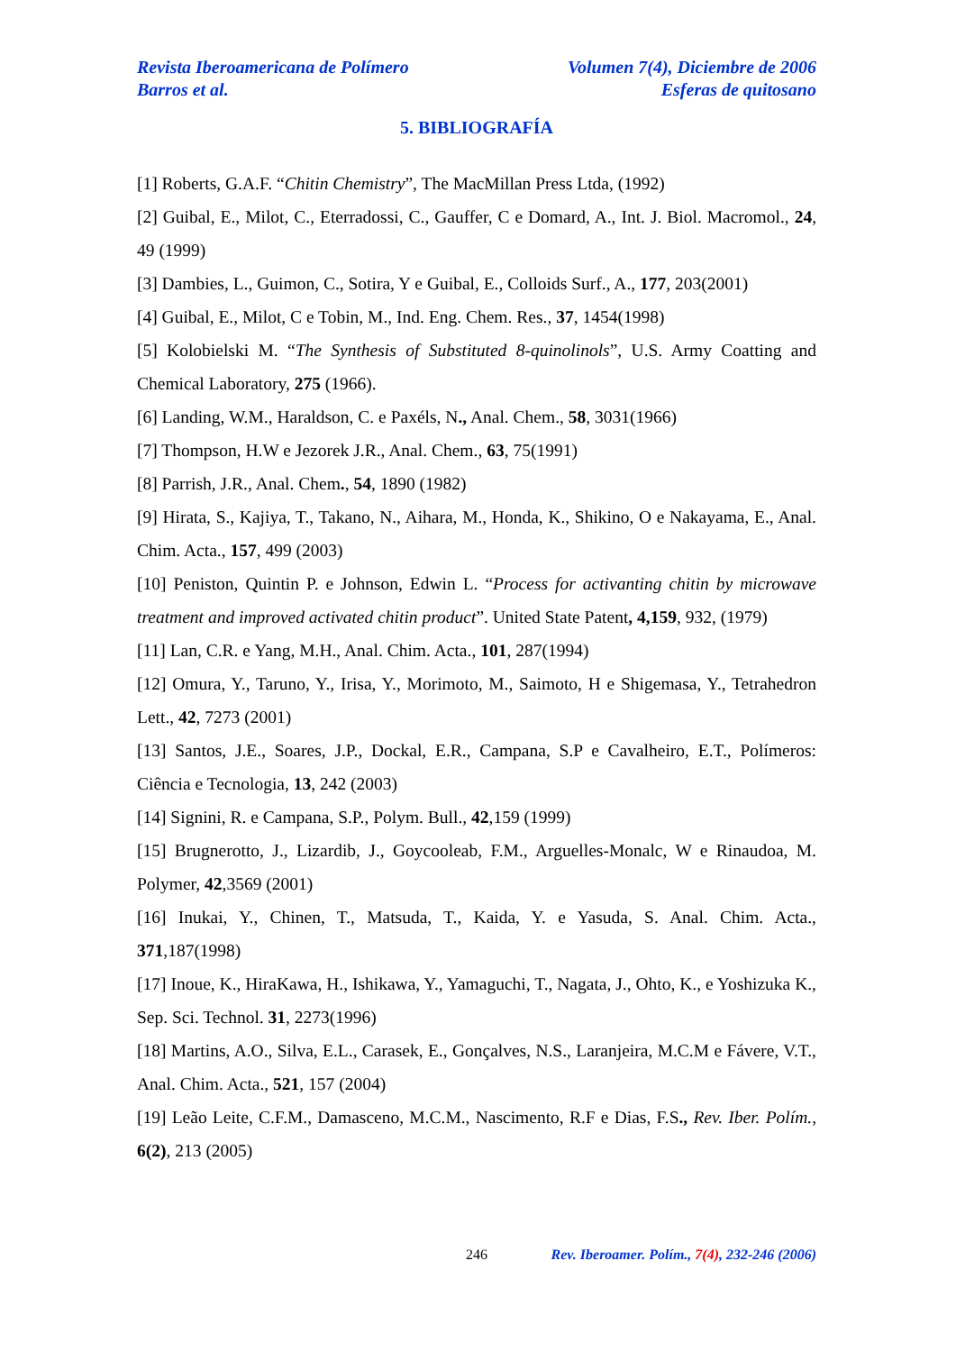Revista Iberoamericana de Polímero
Barros et al.
Volumen 7(4), Diciembre de 2006
Esferas de quitosano
5. BIBLIOGRAFÍA
[1] Roberts, G.A.F. “Chitin Chemistry”, The MacMillan Press Ltda, (1992)
[2] Guibal, E., Milot, C., Eterradossi, C., Gauffer, C e Domard, A., Int. J. Biol. Macromol., 24, 49 (1999)
[3] Dambies, L., Guimon, C., Sotira, Y e Guibal, E., Colloids Surf., A., 177, 203(2001)
[4] Guibal, E., Milot, C e Tobin, M., Ind. Eng. Chem. Res., 37, 1454(1998)
[5] Kolobielski M. “The Synthesis of Substituted 8-quinolinols”, U.S. Army Coatting and Chemical Laboratory, 275 (1966).
[6] Landing, W.M., Haraldson, C. e Paxéls, N., Anal. Chem., 58, 3031(1966)
[7] Thompson, H.W e Jezorek J.R., Anal. Chem., 63, 75(1991)
[8] Parrish, J.R., Anal. Chem., 54, 1890 (1982)
[9] Hirata, S., Kajiya, T., Takano, N., Aihara, M., Honda, K., Shikino, O e Nakayama, E., Anal. Chim. Acta., 157, 499 (2003)
[10] Peniston, Quintin P. e Johnson, Edwin L. “Process for activanting chitin by microwave treatment and improved activated chitin product”. United State Patent, 4,159, 932, (1979)
[11] Lan, C.R. e Yang, M.H., Anal. Chim. Acta., 101, 287(1994)
[12] Omura, Y., Taruno, Y., Irisa, Y., Morimoto, M., Saimoto, H e Shigemasa, Y., Tetrahedron Lett., 42, 7273 (2001)
[13] Santos, J.E., Soares, J.P., Dockal, E.R., Campana, S.P e Cavalheiro, E.T., Polímeros: Ciência e Tecnologia, 13, 242 (2003)
[14] Signini, R. e Campana, S.P., Polym. Bull., 42,159 (1999)
[15] Brugnerotto, J., Lizardib, J., Goycooleab, F.M., Arguelles-Monalc, W e Rinaudoa, M. Polymer, 42,3569 (2001)
[16] Inukai, Y., Chinen, T., Matsuda, T., Kaida, Y. e Yasuda, S. Anal. Chim. Acta., 371,187(1998)
[17] Inoue, K., HiraKawa, H., Ishikawa, Y., Yamaguchi, T., Nagata, J., Ohto, K., e Yoshizuka K., Sep. Sci. Technol. 31, 2273(1996)
[18] Martins, A.O., Silva, E.L., Carasek, E., Gonçalves, N.S., Laranjeira, M.C.M e Fávere, V.T., Anal. Chim. Acta., 521, 157 (2004)
[19] Leão Leite, C.F.M., Damasceno, M.C.M., Nascimento, R.F e Dias, F.S., Rev. Iber. Polím., 6(2), 213 (2005)
246 Rev. Iberoamer. Polím., 7(4), 232-246 (2006)